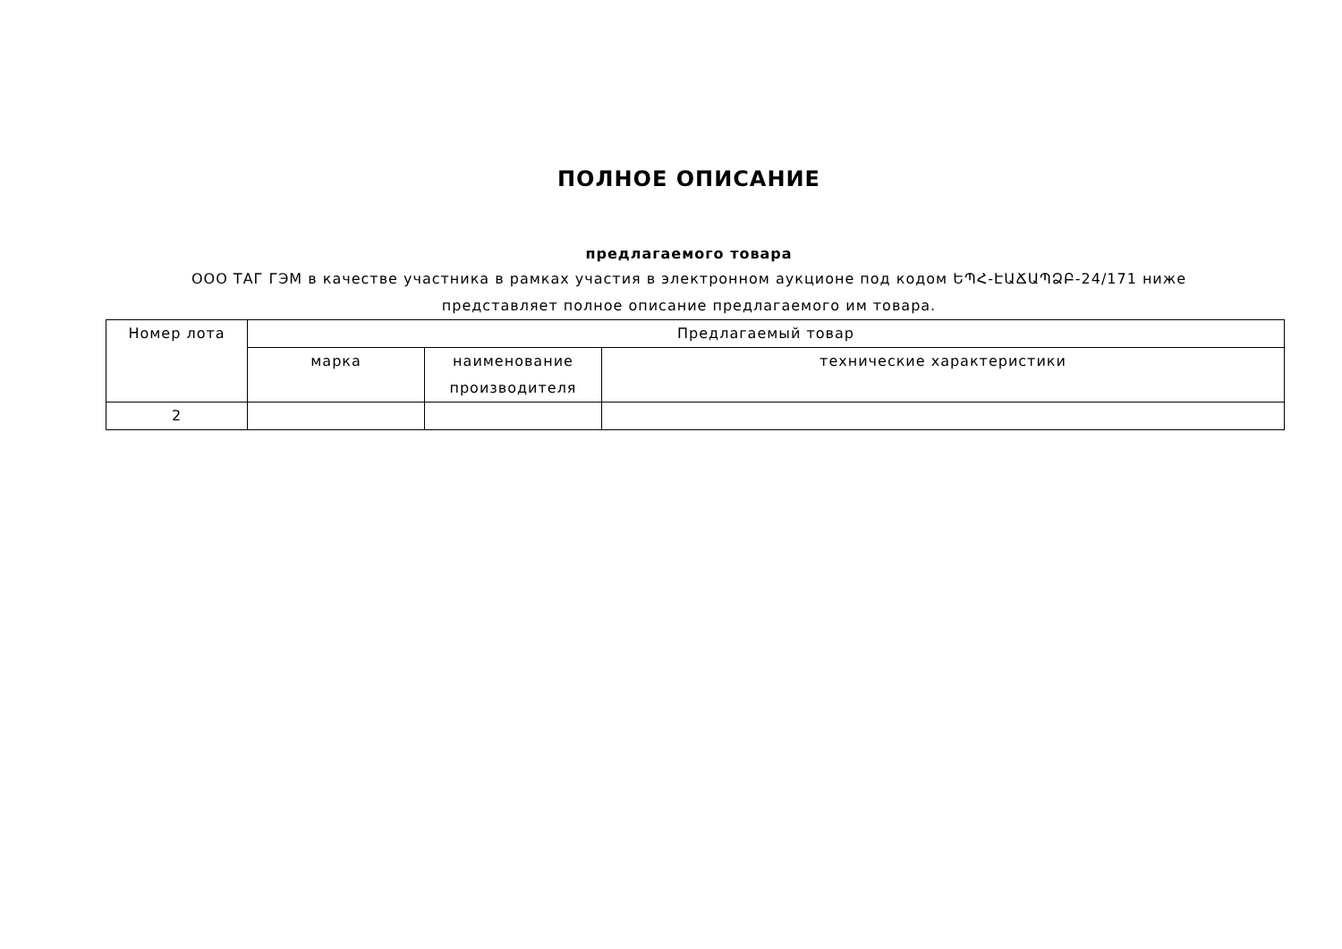ПОЛНОЕ ОПИСАНИЕ
предлагаемого товара
ООО ТАГ ГЭМ в качестве участника в рамках участия в электронном аукционе под кодом ԵՊՀ-ԷԱՃԱՊՁԲ-24/171 ниже представляет полное описание предлагаемого им товара.
| Номер лота | Предлагаемый товар | | |
| | марка | наименование производителя | технические характеристики |
| 2 | | | |